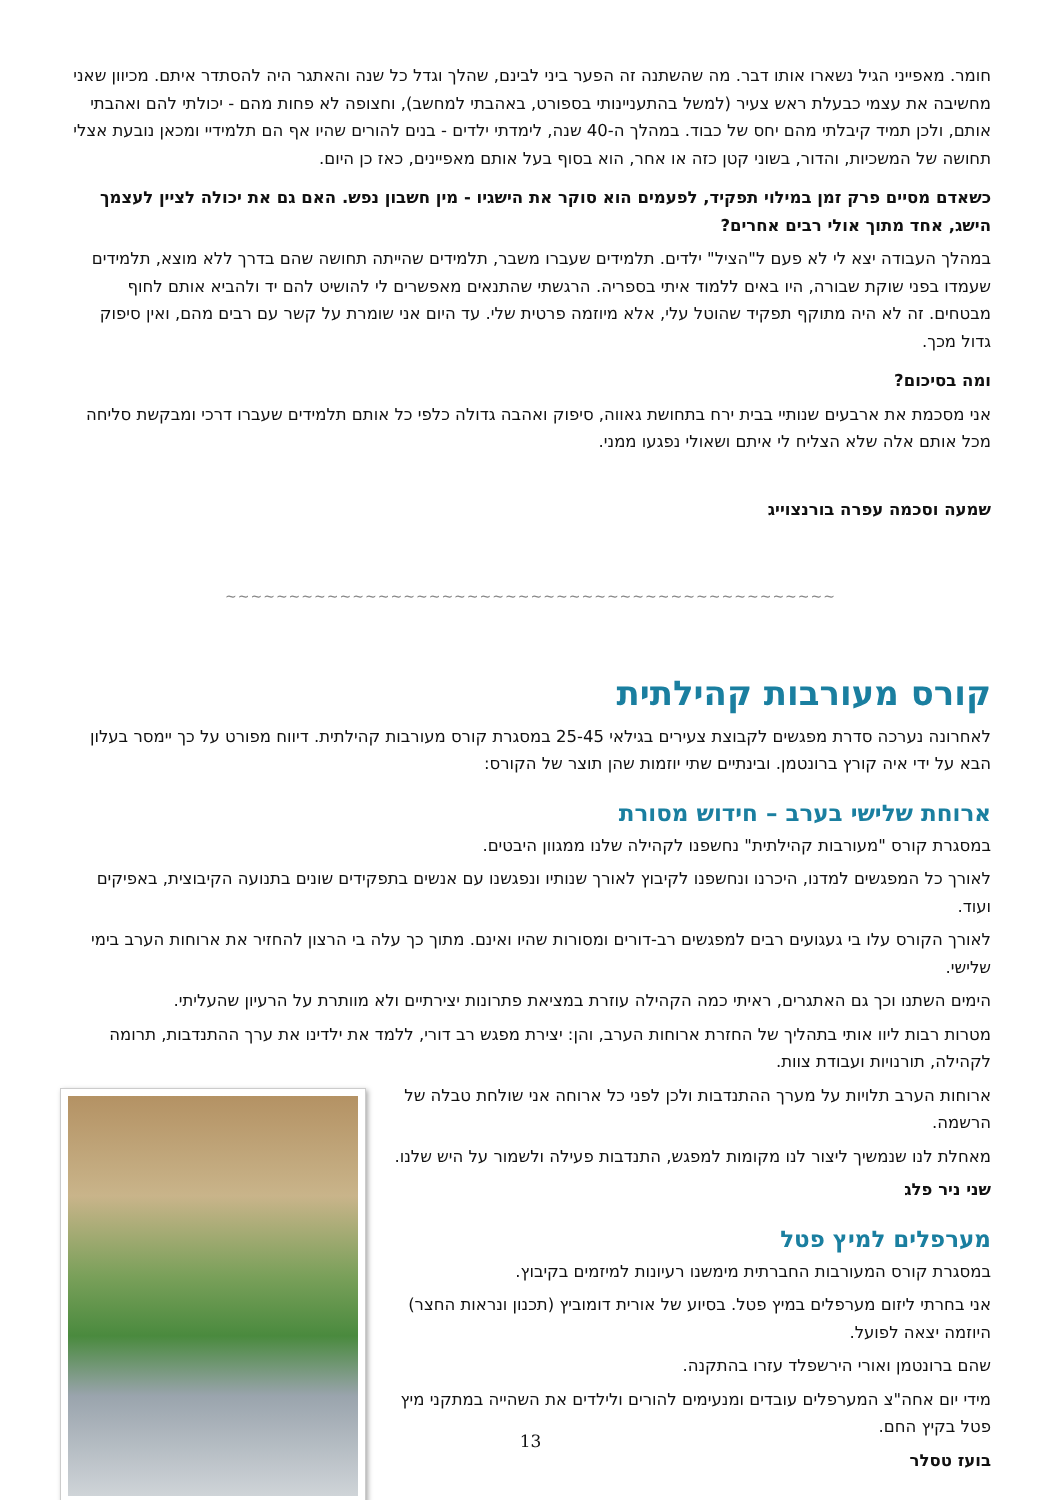חומר. מאפייני הגיל נשארו אותו דבר. מה שהשתנה זה הפער ביני לבינם, שהלך וגדל כל שנה והאתגר היה להסתדר איתם. מכיוון שאני מחשיבה את עצמי כבעלת ראש צעיר (למשל בהתעניינותי בספורט, באהבתי למחשב), וחצופה לא פחות מהם - יכולתי להם ואהבתי אותם, ולכן תמיד קיבלתי מהם יחס של כבוד. במהלך ה-40 שנה, לימדתי ילדים - בנים להורים שהיו אף הם תלמידיי ומכאן נובעת אצלי תחושה של המשכיות, והדור, בשוני קטן כזה או אחר, הוא בסוף בעל אותם מאפיינים, כאז כן היום.
כשאדם מסיים פרק זמן במילוי תפקיד, לפעמים הוא סוקר את הישגיו - מין חשבון נפש. האם גם את יכולה לציין לעצמך הישג, אחד מתוך אולי רבים אחרים?
במהלך העבודה יצא לי לא פעם ל"הציל" ילדים. תלמידים שעברו משבר, תלמידים שהייתה תחושה שהם בדרך ללא מוצא, תלמידים שעמדו בפני שוקת שבורה, היו באים ללמוד איתי בספריה. הרגשתי שהתנאים מאפשרים לי להושיט להם יד ולהביא אותם לחוף מבטחים. זה לא היה מתוקף תפקיד שהוטל עלי, אלא מיוזמה פרטית שלי. עד היום אני שומרת על קשר עם רבים מהם, ואין סיפוק גדול מכך.
ומה בסיכום?
אני מסכמת את ארבעים שנותיי בבית ירח בתחושת גאווה, סיפוק ואהבה גדולה כלפי כל אותם תלמידים שעברו דרכי ומבקשת סליחה מכל אותם אלה שלא הצליח לי איתם ושאולי נפגעו ממני.
שמעה וסכמה עפרה בורנצוייג
∽∽∽∽∽∽∽∽∽∽∽∽∽∽∽∽∽∽∽∽∽∽∽∽∽∽∽∽∽∽∽∽∽∽∽∽∽∽∽∽∽∽∽∽∽∽∽∽
קורס מעורבות קהילתית
לאחרונה נערכה סדרת מפגשים לקבוצת צעירים בגילאי 25-45 במסגרת קורס מעורבות קהילתית. דיווח מפורט על כך יימסר בעלון הבא על ידי איה קורץ ברונטמן. ובינתיים שתי יוזמות שהן תוצר של הקורס:
ארוחת שלישי בערב – חידוש מסורת
במסגרת קורס "מעורבות קהילתית" נחשפנו לקהילה שלנו ממגוון היבטים.
לאורך כל המפגשים למדנו, היכרנו ונחשפנו לקיבוץ לאורך שנותיו ונפגשנו עם אנשים בתפקידים שונים בתנועה הקיבוצית, באפיקים ועוד.
לאורך הקורס עלו בי געגועים רבים למפגשים רב-דורים ומסורות שהיו ואינם. מתוך כך עלה בי הרצון להחזיר את ארוחות הערב בימי שלישי.
הימים השתנו וכך גם האתגרים, ראיתי כמה הקהילה עוזרת במציאת פתרונות יצירתיים ולא מוותרת על הרעיון שהעליתי.
מטרות רבות ליוו אותי בתהליך של החזרת ארוחות הערב, והן: יצירת מפגש רב דורי, ללמד את ילדינו את ערך ההתנדבות, תרומה לקהילה, תורנויות ועבודת צוות.
ארוחות הערב תלויות על מערך ההתנדבות ולכן לפני כל ארוחה אני שולחת טבלה של הרשמה.
מאחלת לנו שנמשיך ליצור לנו מקומות למפגש, התנדבות פעילה ולשמור על היש שלנו.
שני ניר פלג
מערפלים למיץ פטל
במסגרת קורס המעורבות החברתית מימשנו רעיונות למיזמים בקיבוץ.
אני בחרתי ליזום מערפלים במיץ פטל. בסיוע של אורית דומוביץ (תכנון ונראות החצר) היוזמה יצאה לפועל.
שהם ברונטמן ואורי הירשפלד עזרו בהתקנה.
מידי יום אחה"צ המערפלים עובדים ומנעימים להורים ולילדים את השהייה במתקני מיץ פטל בקיץ החם.
בועז טסלר
13